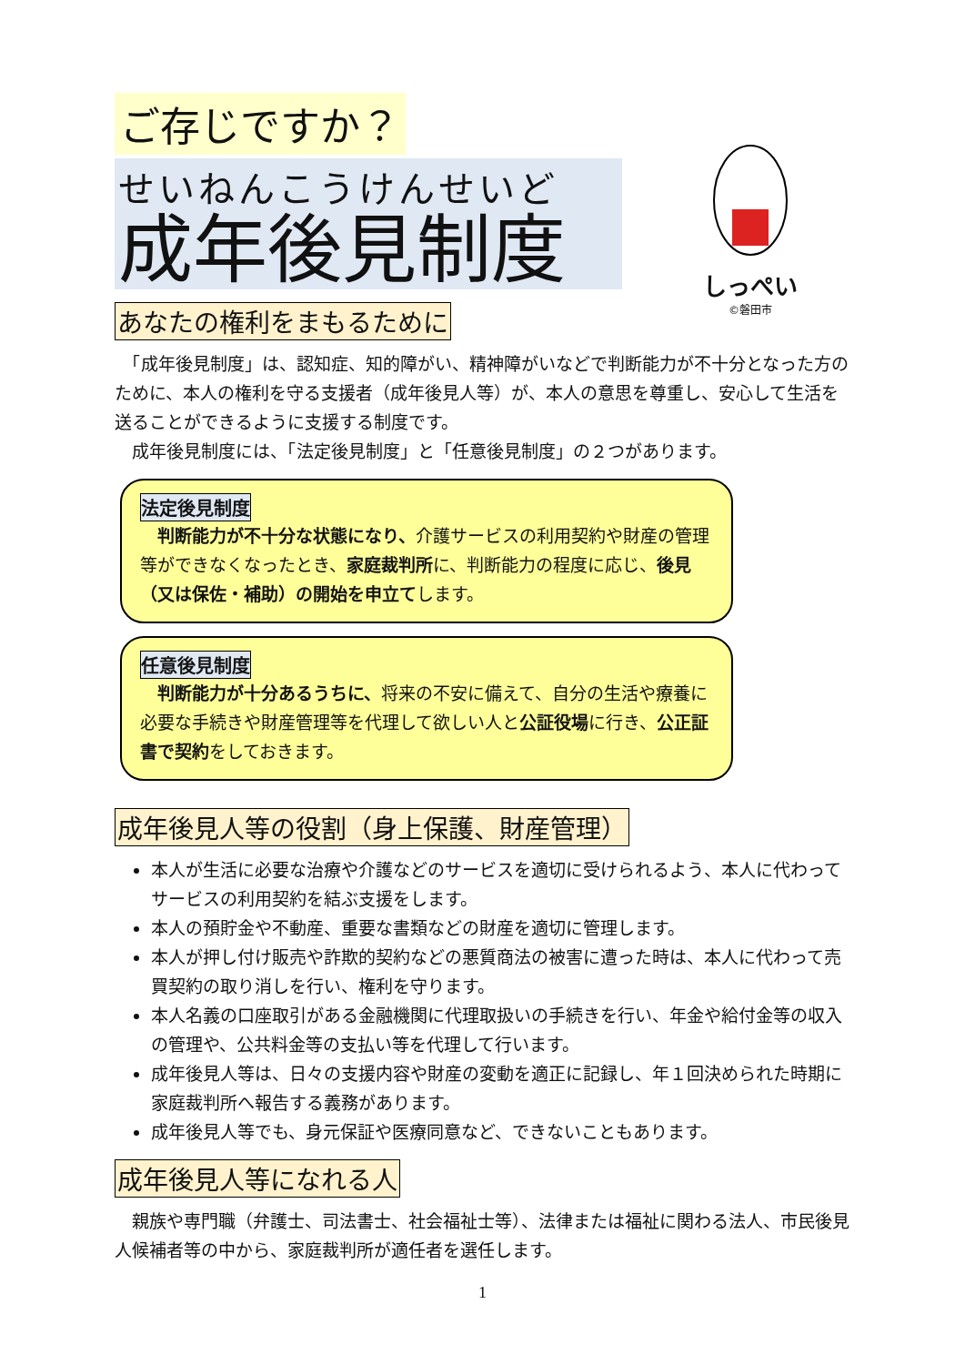しっぺい
©磐田市
ご存じですか？
せいねんこうけんせいど
成年後見制度
あなたの権利をまもるために
　「成年後見制度」は、認知症、知的障がい、精神障がいなどで判断能力が不十分となった方のために、本人の権利を守る支援者（成年後見人等）が、本人の意思を尊重し、安心して生活を送ることができるように支援する制度です。
　成年後見制度には、「法定後見制度」と「任意後見制度」の２つがあります。
法定後見制度
　判断能力が不十分な状態になり、介護サービスの利用契約や財産の管理等ができなくなったとき、家庭裁判所に、判断能力の程度に応じ、後見（又は保佐・補助）の開始を申立てします。
任意後見制度
　判断能力が十分あるうちに、将来の不安に備えて、自分の生活や療養に必要な手続きや財産管理等を代理して欲しい人と公証役場に行き、公正証書で契約をしておきます。
成年後見人等の役割（身上保護、財産管理）
本人が生活に必要な治療や介護などのサービスを適切に受けられるよう、本人に代わってサービスの利用契約を結ぶ支援をします。
本人の預貯金や不動産、重要な書類などの財産を適切に管理します。
本人が押し付け販売や詐欺的契約などの悪質商法の被害に遭った時は、本人に代わって売買契約の取り消しを行い、権利を守ります。
本人名義の口座取引がある金融機関に代理取扱いの手続きを行い、年金や給付金等の収入の管理や、公共料金等の支払い等を代理して行います。
成年後見人等は、日々の支援内容や財産の変動を適正に記録し、年１回決められた時期に家庭裁判所へ報告する義務があります。
成年後見人等でも、身元保証や医療同意など、できないこともあります。
成年後見人等になれる人
　親族や専門職（弁護士、司法書士、社会福祉士等）、法律または福祉に関わる法人、市民後見人候補者等の中から、家庭裁判所が適任者を選任します。
1